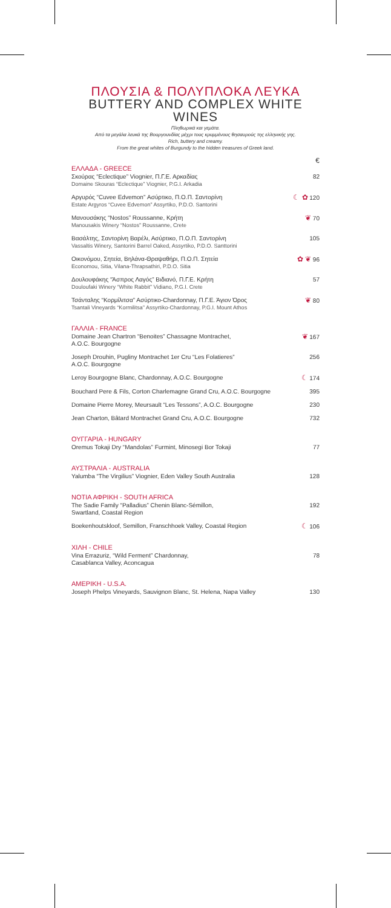ΠΛΟΥΣΙΑ & ΠΟΛΥΠΛΟΚΑ ΛΕΥΚΑ
BUTTERY AND COMPLEX WHITE WINES
Πληθωρικά και γεμάτα.
Από τα μεγάλα λευκά της Βουργουνδίας μέχρι τους κρυμμένους θησαυρούς της ελληνικής γης.
Rich, buttery and creamy.
From the great whites of Burgundy to the hidden treasures of Greek land.
€
ΕΛΛΑΔΑ - GREECE
Σκούρας “Eclectique” Viognier, Π.Γ.Ε. Αρκαδίας
Domaine Skouras “Eclectique” Viognier, P.G.I. Arkadia
82
Αργυρός “Cuvee Edvemon” Ασύρτικο, Π.Ο.Π. Σαντορίνη
Estate Argyros “Cuvee Edvemon” Assyrtiko, P.D.O. Santorini
☾ ✿ 120
Μανουσάκης “Nostos” Roussanne, Κρήτη
Manousakis Winery “Nostos” Roussanne, Crete
❦ 70
Βασάλτης, Σαντορίνη Βαρέλι, Ασύρτικο, Π.Ο.Π. Σαντορίνη
Vassaltis Winery, Santorini Barrel Oaked, Assyrtiko, P.D.O. Santtorini
105
Οικονόμου, Σητεία, Βηλάνα-Θραψαθήρι, Π.Ο.Π. Σητεία
Economou, Sitia, Vilana-Thrapsathiri, P.D.O. Sitia
✿ ❦ 96
Δουλουφάκης “Άσπρος Λαγός” Βιδιανό, Π.Γ.Ε. Κρήτη
Douloufaki Winery “White Rabbit” Vidiano, P.G.I. Crete
57
Τσάνταλης “Κορμίλιτσα” Ασύρτικο-Chardonnay, Π.Γ.Ε. Άγιον Όρος
Tsantali Vineyards “Kormilitsa” Assyrtiko-Chardonnay, P.G.I. Mount Athos
❦ 80
ΓΑΛΛΙΑ - FRANCE
Domaine Jean Chartron “Benoites” Chassagne Montrachet,
A.O.C. Bourgogne
❦ 167
Joseph Drouhin, Pugliny Montrachet 1er Cru “Les Folatieres”
A.O.C. Bourgogne
256
Leroy Bourgogne Blanc, Chardonnay, A.O.C. Bourgogne
☾ 174
Bouchard Pere & Fils, Corton Charlemagne Grand Cru, A.O.C. Bourgogne
395
Domaine Pierre Morey, Meursault “Les Tessons”, A.O.C. Bourgogne
230
Jean Charton, Bâtard Montrachet Grand Cru, A.O.C. Bourgogne
732
ΟΥΓΓΑΡΙΑ - HUNGARY
Oremus Tokaji Dry “Mandolas” Furmint, Minosegi Bor Tokaji
77
ΑΥΣΤΡΑΛΙΑ - AUSTRALIA
Yalumba “The Virgilius” Viognier, Eden Valley South Australia
128
ΝΟΤΙΑ ΑΦΡΙΚΗ - SOUTH AFRICA
The Sadie Family “Palladius” Chenin Blanc-Sémillon,
Swartland, Coastal Region
192
Boekenhoutskloof, Semillon, Franschhoek Valley, Coastal Region
☾ 106
ΧΙΛΗ - CHILE
Vina Errazuriz, “Wild Ferment” Chardonnay,
Casablanca Valley, Aconcagua
78
ΑΜΕΡΙΚΗ - U.S.A.
Joseph Phelps Vineyards, Sauvignon Blanc, St. Helena, Napa Valley
130